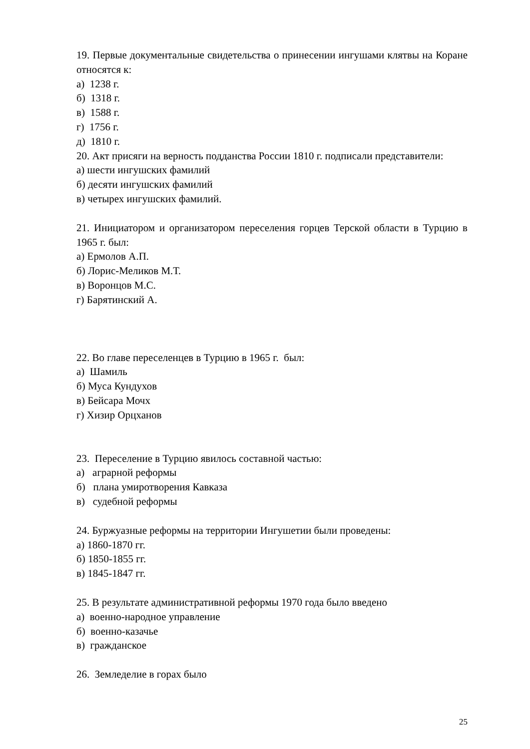19. Первые документальные свидетельства о принесении ингушами клятвы на Коране относятся к:
а) 1238 г.
б) 1318 г.
в) 1588 г.
г) 1756 г.
д) 1810 г.
20. Акт присяги на верность подданства России 1810 г. подписали представители:
а) шести ингушских фамилий
б) десяти ингушских фамилий
в) четырех ингушских фамилий.
21. Инициатором и организатором переселения горцев Терской области в Турцию в 1965 г. был:
а) Ермолов А.П.
б) Лорис-Меликов М.Т.
в) Воронцов М.С.
г) Барятинский А.
22. Во главе переселенцев в Турцию в 1965 г. был:
а) Шамиль
б) Муса Кундухов
в) Бейсара Мочх
г) Хизир Орцханов
23. Переселение в Турцию явилось составной частью:
а) аграрной реформы
б) плана умиротворения Кавказа
в) судебной реформы
24. Буржуазные реформы на территории Ингушетии были проведены:
а) 1860-1870 гг.
б) 1850-1855 гг.
в) 1845-1847 гг.
25. В результате административной реформы 1970 года было введено
а) военно-народное управление
б) военно-казачье
в) гражданское
26. Земледелие в горах было
25